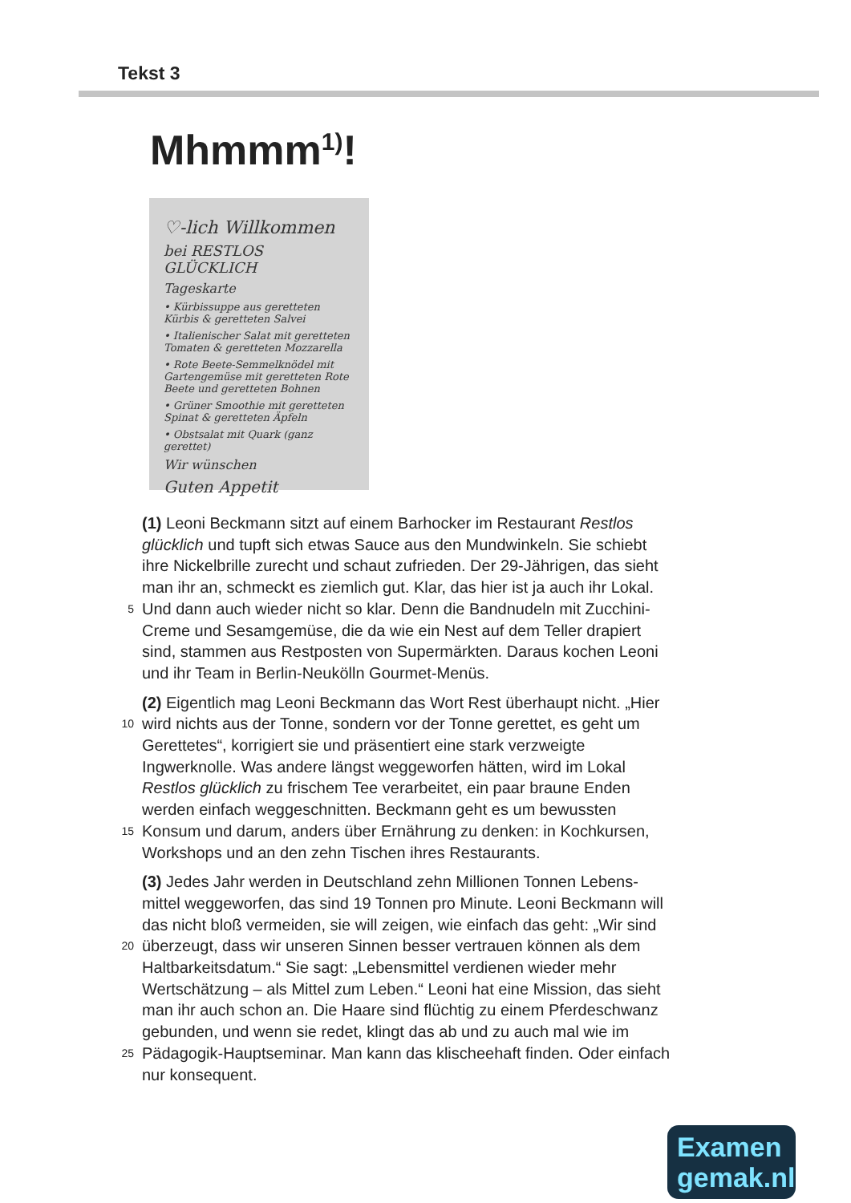Tekst 3
Mhmmm<sup>1)</sup>!
♡-lich Willkommen
bei RESTLOS GLÜCKLICH
Tageskarte
• Kürbissuppe aus geretteten Kürbis & geretteten Salvei
• Italienischer Salat mit geretteten Tomaten & geretteten Mozzarella
• Rote Beete-Semmelknödel mit Gartengemüse mit geretteten Rote Beete und geretteten Bohnen
• Grüner Smoothie mit geretteten Spinat & geretteten Äpfeln
• Obstsalat mit Quark (ganz gerettet)
Wir wünschen
Guten Appetit
(1) Leoni Beckmann sitzt auf einem Barhocker im Restaurant Restlos
glücklich und tupft sich etwas Sauce aus den Mundwinkeln. Sie schiebt
ihre Nickelbrille zurecht und schaut zufrieden. Der 29-Jährigen, das sieht
man ihr an, schmeckt es ziemlich gut. Klar, das hier ist ja auch ihr Lokal.
5 Und dann auch wieder nicht so klar. Denn die Bandnudeln mit Zucchini-
Creme und Sesamgemüse, die da wie ein Nest auf dem Teller drapiert
sind, stammen aus Restposten von Supermärkten. Daraus kochen Leoni
und ihr Team in Berlin-Neukölln Gourmet-Menüs.
(2) Eigentlich mag Leoni Beckmann das Wort Rest überhaupt nicht. „Hier
10 wird nichts aus der Tonne, sondern vor der Tonne gerettet, es geht um
Gerettetes“, korrigiert sie und präsentiert eine stark verzweigte
Ingwerknolle. Was andere längst weggeworfen hätten, wird im Lokal
Restlos glücklich zu frischem Tee verarbeitet, ein paar braune Enden
werden einfach weggeschnitten. Beckmann geht es um bewussten
15 Konsum und darum, anders über Ernährung zu denken: in Kochkursen,
Workshops und an den zehn Tischen ihres Restaurants.
(3) Jedes Jahr werden in Deutschland zehn Millionen Tonnen Lebens-
mittel weggeworfen, das sind 19 Tonnen pro Minute. Leoni Beckmann will
das nicht bloß vermeiden, sie will zeigen, wie einfach das geht: „Wir sind
20 überzeugt, dass wir unseren Sinnen besser vertrauen können als dem
Haltbarkeitsdatum.“ Sie sagt: „Lebensmittel verdienen wieder mehr
Wertschätzung – als Mittel zum Leben.“ Leoni hat eine Mission, das sieht
man ihr auch schon an. Die Haare sind flüchtig zu einem Pferdeschwanz
gebunden, und wenn sie redet, klingt das ab und zu auch mal wie im
25 Pädagogik-Hauptseminar. Man kann das klischeehaft finden. Oder einfach
nur konsequent.
Examen
gemak.nl